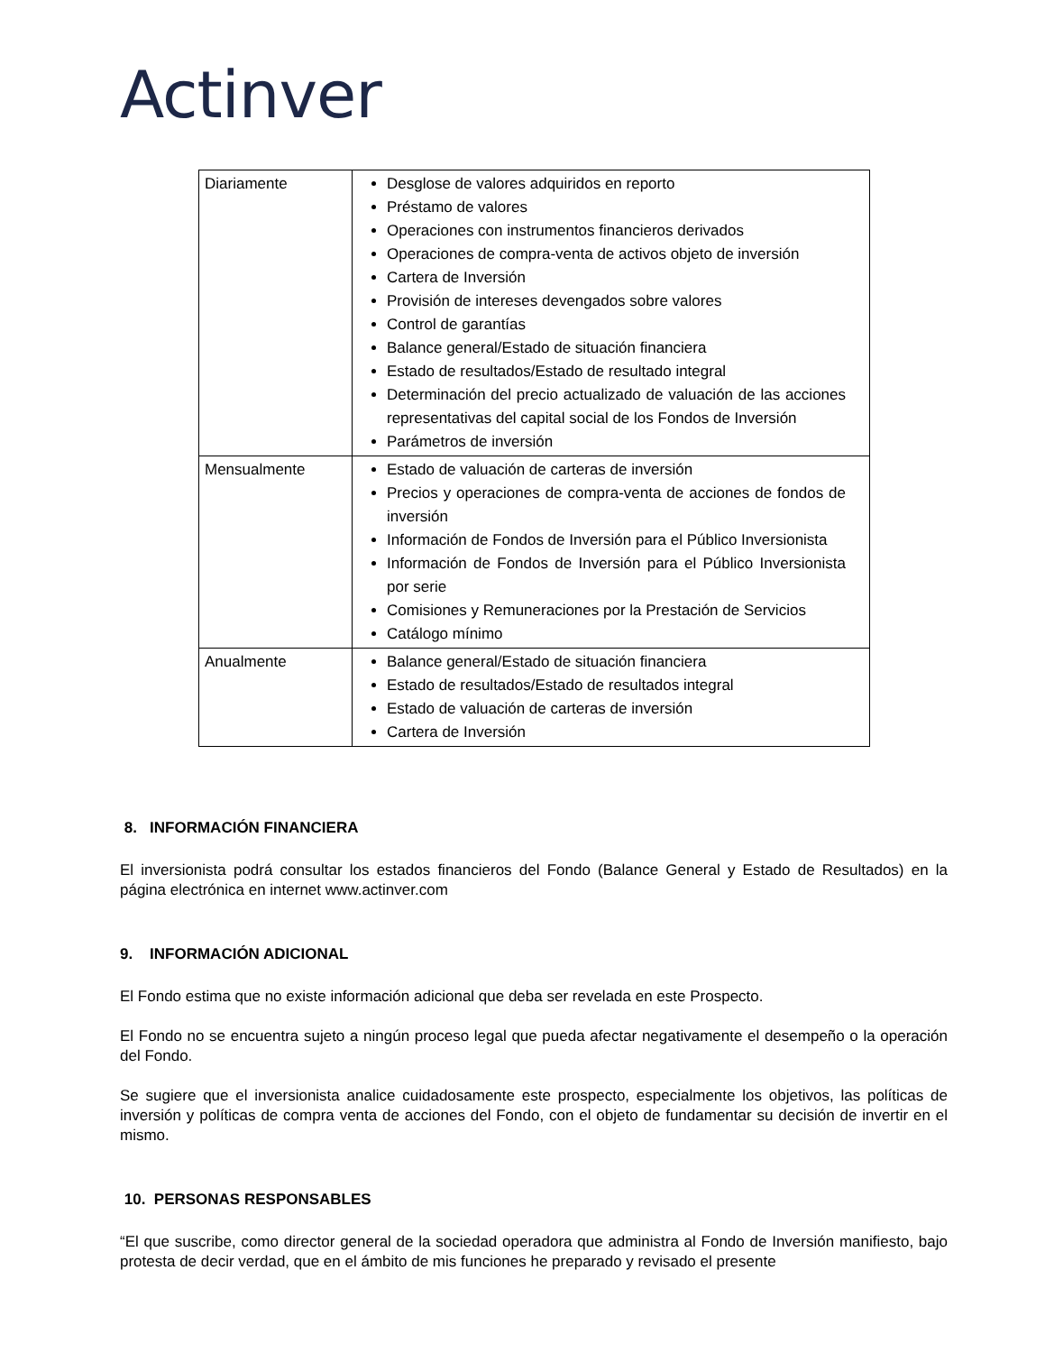Actinver
| Diariamente | Desglose de valores adquiridos en reporto Préstamo de valores Operaciones con instrumentos financieros derivados Operaciones de compra-venta de activos objeto de inversión Cartera de Inversión Provisión de intereses devengados sobre valores Control de garantías Balance general/Estado de situación financiera Estado de resultados/Estado de resultado integral Determinación del precio actualizado de valuación de las acciones representativas del capital social de los Fondos de Inversión Parámetros de inversión |
| Mensualmente | Estado de valuación de carteras de inversión Precios y operaciones de compra-venta de acciones de fondos de inversión Información de Fondos de Inversión para el Público Inversionista Información de Fondos de Inversión para el Público Inversionista por serie Comisiones y Remuneraciones por la Prestación de Servicios Catálogo mínimo |
| Anualmente | Balance general/Estado de situación financiera Estado de resultados/Estado de resultados integral Estado de valuación de carteras de inversión Cartera de Inversión |
8. INFORMACIÓN FINANCIERA
El inversionista podrá consultar los estados financieros del Fondo (Balance General y Estado de Resultados) en la página electrónica en internet www.actinver.com
9. INFORMACIÓN ADICIONAL
El Fondo estima que no existe información adicional que deba ser revelada en este Prospecto.
El Fondo no se encuentra sujeto a ningún proceso legal que pueda afectar negativamente el desempeño o la operación del Fondo.
Se sugiere que el inversionista analice cuidadosamente este prospecto, especialmente los objetivos, las políticas de inversión y políticas de compra venta de acciones del Fondo, con el objeto de fundamentar su decisión de invertir en el mismo.
10. PERSONAS RESPONSABLES
“El que suscribe, como director general de la sociedad operadora que administra al Fondo de Inversión manifiesto, bajo protesta de decir verdad, que en el ámbito de mis funciones he preparado y revisado el presente